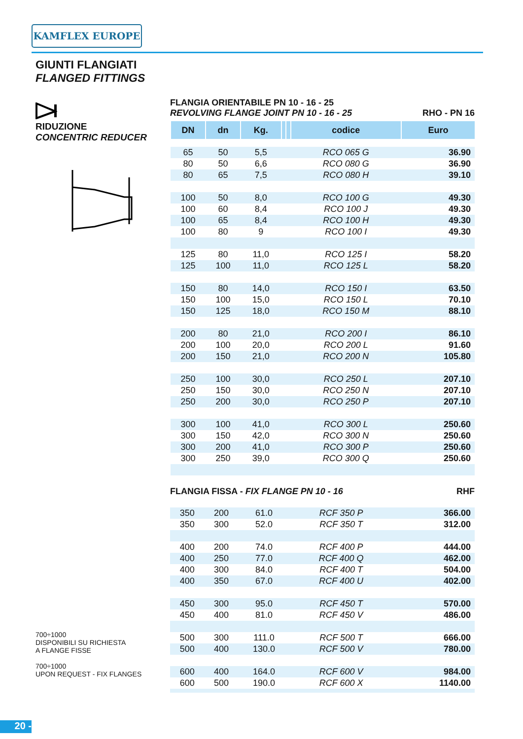KAMFLEX EUROPE
GIUNTI FLANGIATI
FLANGED FITTINGS
RIDUZIONE
CONCENTRIC REDUCER
FLANGIA ORIENTABILE PN 10 - 16 - 25
REVOLVING FLANGE JOINT PN 10 - 16 - 25 RHO - PN 16
| DN | dn | Kg. | | | codice | Euro |
| --- | --- | --- | --- | --- | --- | --- |
| 65 | 50 | 5,5 | | | RCO 065 G | 36.90 |
| 80 | 50 | 6,6 | | | RCO 080 G | 36.90 |
| 80 | 65 | 7,5 | | | RCO 080 H | 39.10 |
| 100 | 50 | 8,0 | | | RCO 100 G | 49.30 |
| 100 | 60 | 8,4 | | | RCO 100 J | 49.30 |
| 100 | 65 | 8,4 | | | RCO 100 H | 49.30 |
| 100 | 80 | 9 | | | RCO 100 I | 49.30 |
| 125 | 80 | 11,0 | | | RCO 125 I | 58.20 |
| 125 | 100 | 11,0 | | | RCO 125 L | 58.20 |
| 150 | 80 | 14,0 | | | RCO 150 I | 63.50 |
| 150 | 100 | 15,0 | | | RCO 150 L | 70.10 |
| 150 | 125 | 18,0 | | | RCO 150 M | 88.10 |
| 200 | 80 | 21,0 | | | RCO 200 I | 86.10 |
| 200 | 100 | 20,0 | | | RCO 200 L | 91.60 |
| 200 | 150 | 21,0 | | | RCO 200 N | 105.80 |
| 250 | 100 | 30,0 | | | RCO 250 L | 207.10 |
| 250 | 150 | 30,0 | | | RCO 250 N | 207.10 |
| 250 | 200 | 30,0 | | | RCO 250 P | 207.10 |
| 300 | 100 | 41,0 | | | RCO 300 L | 250.60 |
| 300 | 150 | 42,0 | | | RCO 300 N | 250.60 |
| 300 | 200 | 41,0 | | | RCO 300 P | 250.60 |
| 300 | 250 | 39,0 | | | RCO 300 Q | 250.60 |
FLANGIA FISSA - FIX FLANGE PN 10 - 16 RHF
| 350 | 200 | 61.0 | | | RCF 350 P | 366.00 |
| 350 | 300 | 52.0 | | | RCF 350 T | 312.00 |
| 400 | 200 | 74.0 | | | RCF 400 P | 444.00 |
| 400 | 250 | 77.0 | | | RCF 400 Q | 462.00 |
| 400 | 300 | 84.0 | | | RCF 400 T | 504.00 |
| 400 | 350 | 67.0 | | | RCF 400 U | 402.00 |
| 450 | 300 | 95.0 | | | RCF 450 T | 570.00 |
| 450 | 400 | 81.0 | | | RCF 450 V | 486.00 |
| 500 | 300 | 111.0 | | | RCF 500 T | 666.00 |
| 500 | 400 | 130.0 | | | RCF 500 V | 780.00 |
| 600 | 400 | 164.0 | | | RCF 600 V | 984.00 |
| 600 | 500 | 190.0 | | | RCF 600 X | 1140.00 |
700÷1000
DISPONIBILI SU RICHIESTA
A FLANGE FISSE
700÷1000
UPON REQUEST - FIX FLANGES
20 -